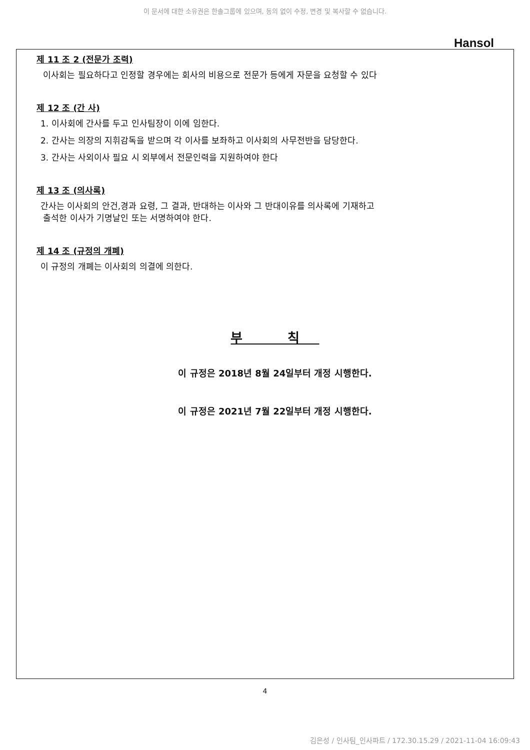이 문서에 대한 소유권은 한솔그룹에 있으며, 동의 없이 수정, 변경 및 복사할 수 없습니다.
Hansol
제 11 조 2 (전문가 조력)
이사회는 필요하다고 인정할 경우에는 회사의 비용으로 전문가 등에게 자문을 요청할 수 있다
제 12 조 (간 사)
1. 이사회에 간사를 두고 인사팀장이 이에 임한다.
2. 간사는 의장의 지휘감독을 받으며 각 이사를 보좌하고 이사회의 사무전반을 담당한다.
3. 간사는 사외이사 필요 시 외부에서 전문인력을 지원하여야 한다
제 13 조 (의사록)
간사는 이사회의 안건,경과 요령, 그 결과, 반대하는 이사와 그 반대이유를 의사록에 기재하고
출석한 이사가 기명날인 또는 서명하여야 한다.
제 14 조 (규정의 개폐)
이 규정의 개폐는 이사회의 의결에 의한다.
부 칙
이 규정은 2018년 8월 24일부터 개정 시행한다.
이 규정은 2021년 7월 22일부터 개정 시행한다.
4
김은성 / 인사팀_인사파트 / 172.30.15.29 / 2021-11-04 16:09:43